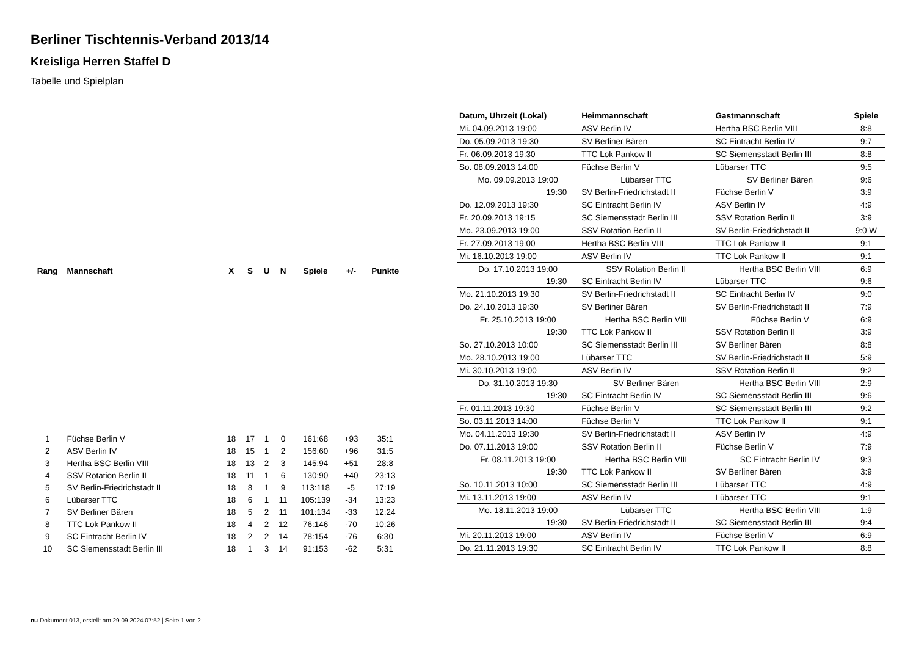Berliner Tischtennis-Verband 2013/14
Kreisliga Herren Staffel D
Tabelle und Spielplan
| Rang | Mannschaft | X | S | U | N | Spiele | +/- | Punkte |
| --- | --- | --- | --- | --- | --- | --- | --- | --- |
| 1 | Füchse Berlin V | 18 | 17 | 1 | 0 | 161:68 | +93 | 35:1 |
| 2 | ASV Berlin IV | 18 | 15 | 1 | 2 | 156:60 | +96 | 31:5 |
| 3 | Hertha BSC Berlin VIII | 18 | 13 | 2 | 3 | 145:94 | +51 | 28:8 |
| 4 | SSV Rotation Berlin II | 18 | 11 | 1 | 6 | 130:90 | +40 | 23:13 |
| 5 | SV Berlin-Friedrichstadt II | 18 | 8 | 1 | 9 | 113:118 | -5 | 17:19 |
| 6 | Lübarser TTC | 18 | 6 | 1 | 11 | 105:139 | -34 | 13:23 |
| 7 | SV Berliner Bären | 18 | 5 | 2 | 11 | 101:134 | -33 | 12:24 |
| 8 | TTC Lok Pankow II | 18 | 4 | 2 | 12 | 76:146 | -70 | 10:26 |
| 9 | SC Eintracht Berlin IV | 18 | 2 | 2 | 14 | 78:154 | -76 | 6:30 |
| 10 | SC Siemensstadt Berlin III | 18 | 1 | 3 | 14 | 91:153 | -62 | 5:31 |
| Datum, Uhrzeit (Lokal) | Heimmannschaft | Gastmannschaft | Spiele |
| --- | --- | --- | --- |
| Mi. 04.09.2013 19:00 | ASV Berlin IV | Hertha BSC Berlin VIII | 8:8 |
| Do. 05.09.2013 19:30 | SV Berliner Bären | SC Eintracht Berlin IV | 9:7 |
| Fr. 06.09.2013 19:30 | TTC Lok Pankow II | SC Siemensstadt Berlin III | 8:8 |
| So. 08.09.2013 14:00 | Füchse Berlin V | Lübarser TTC | 9:5 |
| Mo. 09.09.2013 19:00 | Lübarser TTC | SV Berliner Bären | 9:6 |
| 19:30 | SV Berlin-Friedrichstadt II | Füchse Berlin V | 3:9 |
| Do. 12.09.2013 19:30 | SC Eintracht Berlin IV | ASV Berlin IV | 4:9 |
| Fr. 20.09.2013 19:15 | SC Siemensstadt Berlin III | SSV Rotation Berlin II | 3:9 |
| Mo. 23.09.2013 19:00 | SSV Rotation Berlin II | SV Berlin-Friedrichstadt II | 9:0 W |
| Fr. 27.09.2013 19:00 | Hertha BSC Berlin VIII | TTC Lok Pankow II | 9:1 |
| Mi. 16.10.2013 19:00 | ASV Berlin IV | TTC Lok Pankow II | 9:1 |
| Do. 17.10.2013 19:00 | SSV Rotation Berlin II | Hertha BSC Berlin VIII | 6:9 |
| 19:30 | SC Eintracht Berlin IV | Lübarser TTC | 9:6 |
| Mo. 21.10.2013 19:30 | SV Berlin-Friedrichstadt II | SC Eintracht Berlin IV | 9:0 |
| Do. 24.10.2013 19:30 | SV Berliner Bären | SV Berlin-Friedrichstadt II | 7:9 |
| Fr. 25.10.2013 19:00 | Hertha BSC Berlin VIII | Füchse Berlin V | 6:9 |
| 19:30 | TTC Lok Pankow II | SSV Rotation Berlin II | 3:9 |
| So. 27.10.2013 10:00 | SC Siemensstadt Berlin III | SV Berliner Bären | 8:8 |
| Mo. 28.10.2013 19:00 | Lübarser TTC | SV Berlin-Friedrichstadt II | 5:9 |
| Mi. 30.10.2013 19:00 | ASV Berlin IV | SSV Rotation Berlin II | 9:2 |
| Do. 31.10.2013 19:30 | SV Berliner Bären | Hertha BSC Berlin VIII | 2:9 |
| 19:30 | SC Eintracht Berlin IV | SC Siemensstadt Berlin III | 9:6 |
| Fr. 01.11.2013 19:30 | Füchse Berlin V | SC Siemensstadt Berlin III | 9:2 |
| So. 03.11.2013 14:00 | Füchse Berlin V | TTC Lok Pankow II | 9:1 |
| Mo. 04.11.2013 19:30 | SV Berlin-Friedrichstadt II | ASV Berlin IV | 4:9 |
| Do. 07.11.2013 19:00 | SSV Rotation Berlin II | Füchse Berlin V | 7:9 |
| Fr. 08.11.2013 19:00 | Hertha BSC Berlin VIII | SC Eintracht Berlin IV | 9:3 |
| 19:30 | TTC Lok Pankow II | SV Berliner Bären | 3:9 |
| So. 10.11.2013 10:00 | SC Siemensstadt Berlin III | Lübarser TTC | 4:9 |
| Mi. 13.11.2013 19:00 | ASV Berlin IV | Lübarser TTC | 9:1 |
| Mo. 18.11.2013 19:00 | Lübarser TTC | Hertha BSC Berlin VIII | 1:9 |
| 19:30 | SV Berlin-Friedrichstadt II | SC Siemensstadt Berlin III | 9:4 |
| Mi. 20.11.2013 19:00 | ASV Berlin IV | Füchse Berlin V | 6:9 |
| Do. 21.11.2013 19:30 | SC Eintracht Berlin IV | TTC Lok Pankow II | 8:8 |
nu.Dokument 013, erstellt am 29.09.2024 07:52 | Seite 1 von 2